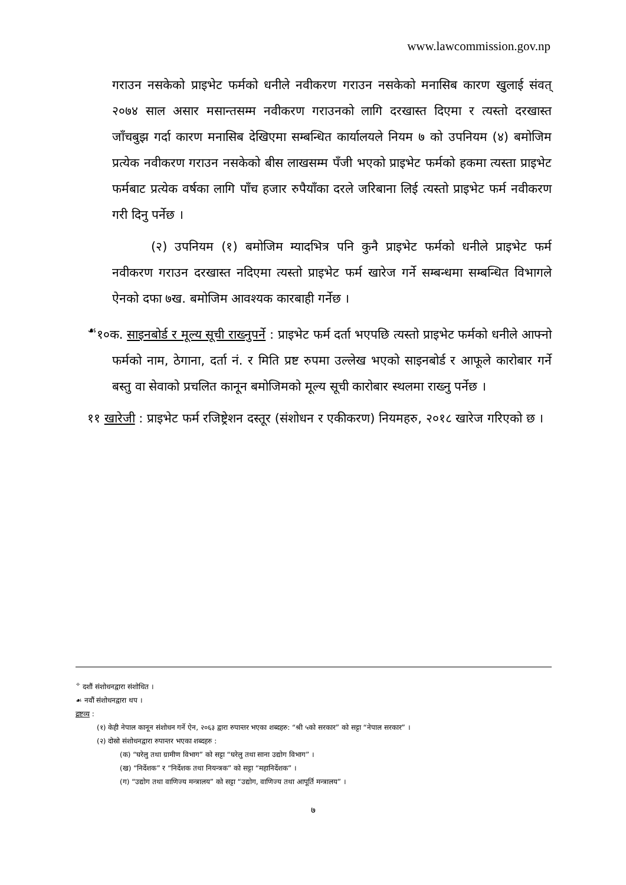www.lawcommission.gov.np
गराउन नसकेको प्राइभेट फर्मको धनीले नवीकरण गराउन नसकेको मनासिब कारण खुलाई संवत् २०७४ साल असार मसान्तसम्म नवीकरण गराउनको लागि दरखास्त दिएमा र त्यस्तो दरखास्त जाँचबुझ गर्दा कारण मनासिब देखिएमा सम्बन्धित कार्यालयले नियम ७ को उपनियम (४) बमोजिम प्रत्येक नवीकरण गराउन नसकेको बीस लाखसम्म पँजी भएको प्राइभेट फर्मको हकमा त्यस्ता प्राइभेट फर्मबाट प्रत्येक वर्षका लागि पाँच हजार रुपैयाँका दरले जरिबाना लिई त्यस्तो प्राइभेट फर्म नवीकरण गरी दिनु पर्नेछ ।
(२) उपनियम (१) बमोजिम म्यादभित्र पनि कुनै प्राइभेट फर्मको धनीले प्राइभेट फर्म नवीकरण गराउन दरखास्त नदिएमा त्यस्तो प्राइभेट फर्म खारेज गर्ने सम्बन्धमा सम्बन्धित विभागले ऐनको दफा ७ख. बमोजिम आवश्यक कारबाही गर्नेछ ।
<sup>☙</sup>१०क. साइनबोर्ड र मूल्य सूची राख्नुपर्ने : प्राइभेट फर्म दर्ता भएपछि त्यस्तो प्राइभेट फर्मको धनीले आफ्नो फर्मको नाम, ठेगाना, दर्ता नं. र मिति प्रष्ट रुपमा उल्लेख भएको साइनबोर्ड र आफूले कारोबार गर्ने बस्तु वा सेवाको प्रचलित कानून बमोजिमको मूल्य सूची कारोबार स्थलमा राख्नु पर्नेछ ।
११ खारेजी : प्राइभेट फर्म रजिष्ट्रेशन दस्तूर (संशोधन र एकीकरण) नियमहरु, २०१८ खारेज गरिएको छ ।
<sup>÷</sup> दशौं संशोधनद्वारा संशोधित ।
☙ नवौं संशोधनद्वारा थप ।
द्रष्टव्य :
(१) केही नेपाल कानून संशोधन गर्ने ऐन, २०६३ द्वारा रुपान्तर भएका शब्दहरु: “श्री ५को सरकार” को सट्टा “नेपाल सरकार” ।
(२) दोस्रो संशोधनद्वारा रुपान्तर भएका शब्दहरु :
(क) “घरेलु तथा ग्रामीण विभाग” को सट्टा “घरेलु तथा साना उद्योग विभाग” ।
(ख) “निर्देशक” र “निर्देशक तथा नियन्त्रक” को सट्टा “महानिर्देशक” ।
(ग) “उद्योग तथा वाणिज्य मन्त्रालय” को सट्टा “उद्योग, वाणिज्य तथा आपूर्ति मन्त्रालय” ।
७